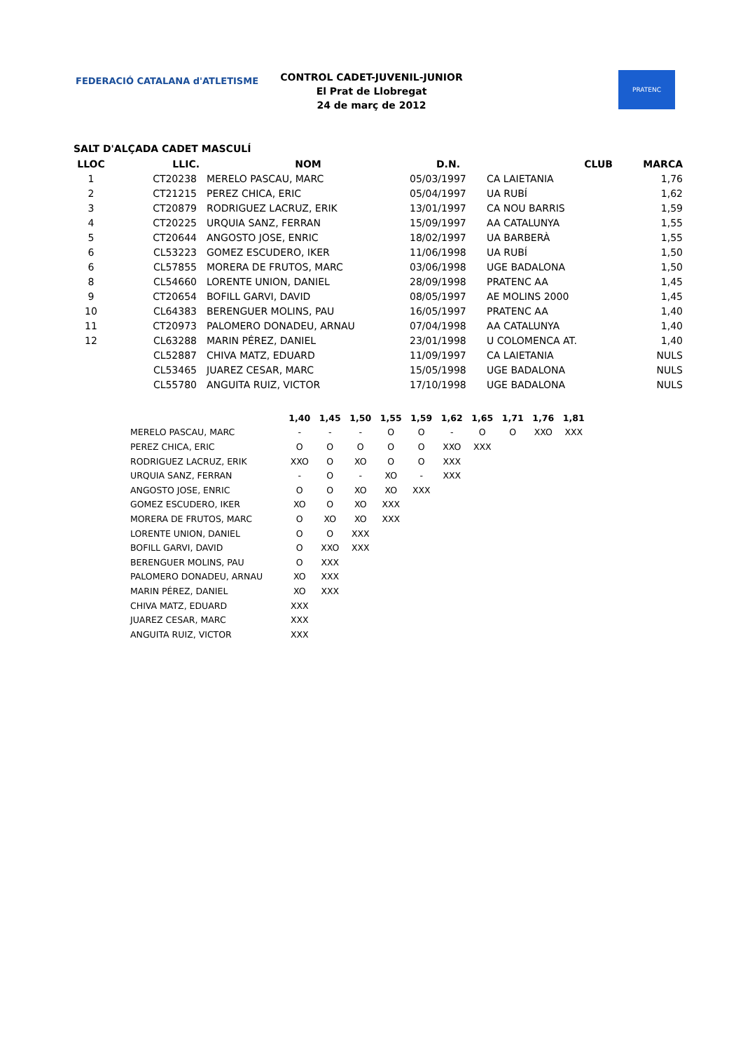FEDERACIÓ CATALANA d'ATLETISME
CONTROL CADET-JUVENIL-JUNIOR
El Prat de Llobregat
24 de març de 2012
PRATENC
SALT D'ALÇADA CADET MASCULÍ
| LLOC | LLIC. | NOM | D.N. | CLUB | MARCA |
| --- | --- | --- | --- | --- | --- |
| 1 | CT20238 | MERELO PASCAU, MARC | 05/03/1997 | CA LAIETANIA | 1,76 |
| 2 | CT21215 | PEREZ CHICA, ERIC | 05/04/1997 | UA RUBÍ | 1,62 |
| 3 | CT20879 | RODRIGUEZ LACRUZ, ERIK | 13/01/1997 | CA NOU BARRIS | 1,59 |
| 4 | CT20225 | URQUIA SANZ, FERRAN | 15/09/1997 | AA CATALUNYA | 1,55 |
| 5 | CT20644 | ANGOSTO JOSE, ENRIC | 18/02/1997 | UA BARBERÀ | 1,55 |
| 6 | CL53223 | GOMEZ ESCUDERO, IKER | 11/06/1998 | UA RUBÍ | 1,50 |
| 6 | CL57855 | MORERA DE FRUTOS, MARC | 03/06/1998 | UGE BADALONA | 1,50 |
| 8 | CL54660 | LORENTE UNION, DANIEL | 28/09/1998 | PRATENC AA | 1,45 |
| 9 | CT20654 | BOFILL GARVI, DAVID | 08/05/1997 | AE MOLINS 2000 | 1,45 |
| 10 | CL64383 | BERENGUER MOLINS, PAU | 16/05/1997 | PRATENC AA | 1,40 |
| 11 | CT20973 | PALOMERO DONADEU, ARNAU | 07/04/1998 | AA CATALUNYA | 1,40 |
| 12 | CL63288 | MARIN PÉREZ, DANIEL | 23/01/1998 | U COLOMENCA AT. | 1,40 |
| | CL52887 | CHIVA MATZ, EDUARD | 11/09/1997 | CA LAIETANIA | NULS |
| | CL53465 | JUAREZ CESAR, MARC | 15/05/1998 | UGE BADALONA | NULS |
| | CL55780 | ANGUITA RUIZ, VICTOR | 17/10/1998 | UGE BADALONA | NULS |
| | 1,40 | 1,45 | 1,50 | 1,55 | 1,59 | 1,62 | 1,65 | 1,71 | 1,76 | 1,81 |
| --- | --- | --- | --- | --- | --- | --- | --- | --- | --- | --- |
| MERELO PASCAU, MARC | - | - | - | O | O | - | O | O | XXO | XXX |
| PEREZ CHICA, ERIC | O | O | O | O | O | XXO | XXX | | | |
| RODRIGUEZ LACRUZ, ERIK | XXO | O | XO | O | O | XXX | | | | |
| URQUIA SANZ, FERRAN | - | O | - | XO | - | XXX | | | | |
| ANGOSTO JOSE, ENRIC | O | O | XO | XO | XXX | | | | | |
| GOMEZ ESCUDERO, IKER | XO | O | XO | XXX | | | | | | |
| MORERA DE FRUTOS, MARC | O | XO | XO | XXX | | | | | | |
| LORENTE UNION, DANIEL | O | O | XXX | | | | | | | |
| BOFILL GARVI, DAVID | O | XXO | XXX | | | | | | | |
| BERENGUER MOLINS, PAU | O | XXX | | | | | | | | |
| PALOMERO DONADEU, ARNAU | XO | XXX | | | | | | | | |
| MARIN PÉREZ, DANIEL | XO | XXX | | | | | | | | |
| CHIVA MATZ, EDUARD | XXX | | | | | | | | | |
| JUAREZ CESAR, MARC | XXX | | | | | | | | | |
| ANGUITA RUIZ, VICTOR | XXX | | | | | | | | | |